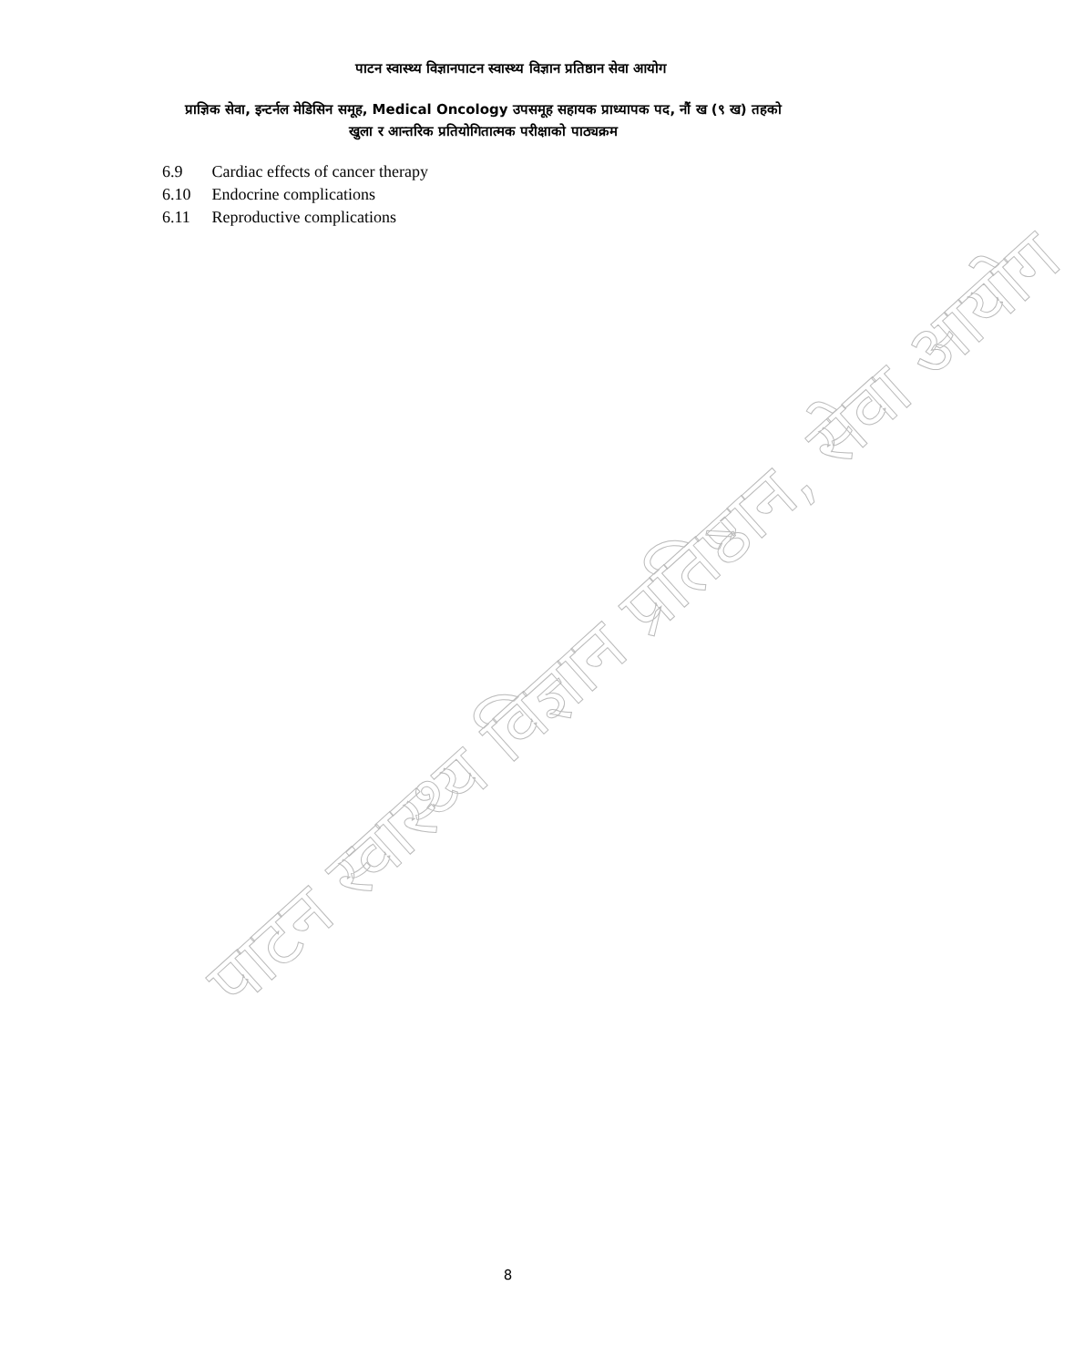पाटन स्वास्थ्य विज्ञानपाटन स्वास्थ्य विज्ञान प्रतिष्ठान सेवा आयोग
प्राज्ञिक सेवा, इन्टर्नल मेडिसिन समूह, Medical Oncology उपसमूह सहायक प्राध्यापक पद, नौं ख (९ ख) तहको
खुला र आन्तरिक प्रतियोगितात्मक परीक्षाको पाठ्यक्रम
6.9 Cardiac effects of cancer therapy
6.10 Endocrine complications
6.11 Reproductive complications
पाटन स्वास्थ्य विज्ञान प्रतिष्ठान, सेवा आयोग
8